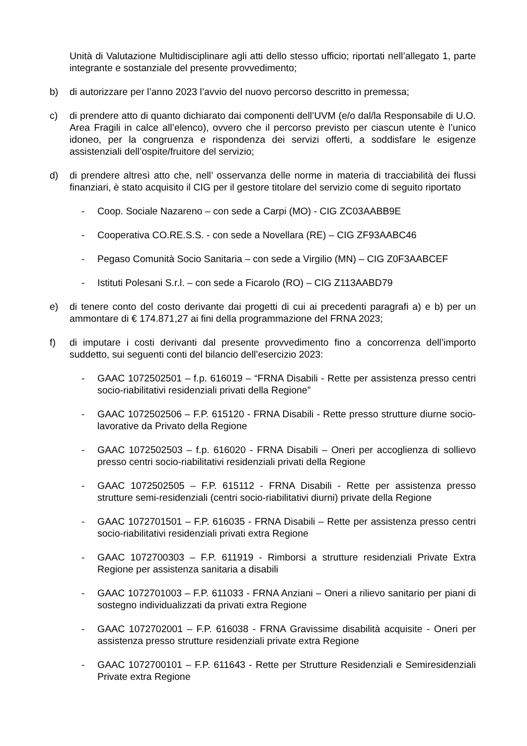Unità di Valutazione Multidisciplinare agli atti dello stesso ufficio; riportati nell’allegato 1, parte integrante e sostanziale del presente provvedimento;
b) di autorizzare per l’anno 2023 l’avvio del nuovo percorso descritto in premessa;
c) di prendere atto di quanto dichiarato dai componenti dell’UVM (e/o dal/la Responsabile di U.O. Area Fragili in calce all’elenco), ovvero che il percorso previsto per ciascun utente è l’unico idoneo, per la congruenza e rispondenza dei servizi offerti, a soddisfare le esigenze assistenziali dell’ospite/fruitore del servizio;
d) di prendere altresì atto che, nell’ osservanza delle norme in materia di tracciabilità dei flussi finanziari, è stato acquisito il CIG per il gestore titolare del servizio come di seguito riportato
- Coop. Sociale Nazareno – con sede a Carpi (MO) - CIG ZC03AABB9E
- Cooperativa CO.RE.S.S. - con sede a Novellara (RE) – CIG ZF93AABC46
- Pegaso Comunità Socio Sanitaria – con sede a Virgilio (MN) – CIG Z0F3AABCEF
- Istituti Polesani S.r.l. – con sede a Ficarolo (RO) – CIG Z113AABD79
e) di tenere conto del costo derivante dai progetti di cui ai precedenti paragrafi a) e b) per un ammontare di € 174.871,27 ai fini della programmazione del FRNA 2023;
f) di imputare i costi derivanti dal presente provvedimento fino a concorrenza dell’importo suddetto, sui seguenti conti del bilancio dell’esercizio 2023:
- GAAC 1072502501 – f.p. 616019 – “FRNA Disabili - Rette per assistenza presso centri socio-riabilitativi residenziali privati della Regione”
- GAAC 1072502506 – F.P. 615120 - FRNA Disabili - Rette presso strutture diurne socio-lavorative da Privato della Regione
- GAAC 1072502503 – f.p. 616020 - FRNA Disabili – Oneri per accoglienza di sollievo presso centri socio-riabilitativi residenziali privati della Regione
- GAAC 1072502505 – F.P. 615112 - FRNA Disabili - Rette per assistenza presso strutture semi-residenziali (centri socio-riabilitativi diurni) private della Regione
- GAAC 1072701501 – F.P. 616035 - FRNA Disabili – Rette per assistenza presso centri socio-riabilitativi residenziali privati extra Regione
- GAAC 1072700303 – F.P. 611919 - Rimborsi a strutture residenziali Private Extra Regione per assistenza sanitaria a disabili
- GAAC 1072701003 – F.P. 611033 - FRNA Anziani – Oneri a rilievo sanitario per piani di sostegno individualizzati da privati extra Regione
- GAAC 1072702001 – F.P. 616038 - FRNA Gravissime disabilità acquisite - Oneri per assistenza presso strutture residenziali private extra Regione
- GAAC 1072700101 – F.P. 611643 - Rette per Strutture Residenziali e Semiresidenziali Private extra Regione